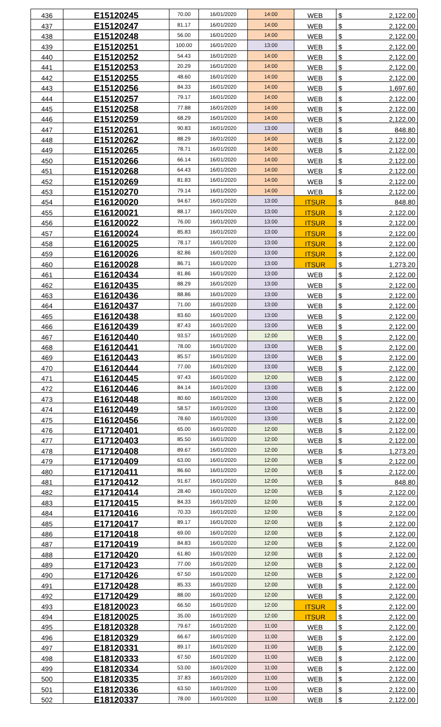| 436 | E15120245 | 70.00 | 16/01/2020 | 14:00 | WEB | $ 2,122.00 |
| 437 | E15120247 | 81.17 | 16/01/2020 | 14:00 | WEB | $ 2,122.00 |
| 438 | E15120248 | 56.00 | 16/01/2020 | 14:00 | WEB | $ 2,122.00 |
| 439 | E15120251 | 100.00 | 16/01/2020 | 13:00 | WEB | $ 2,122.00 |
| 440 | E15120252 | 54.43 | 16/01/2020 | 14:00 | WEB | $ 2,122.00 |
| 441 | E15120253 | 20.29 | 16/01/2020 | 14:00 | WEB | $ 2,122.00 |
| 442 | E15120255 | 48.60 | 16/01/2020 | 14:00 | WEB | $ 2,122.00 |
| 443 | E15120256 | 84.33 | 16/01/2020 | 14:00 | WEB | $ 1,697.60 |
| 444 | E15120257 | 79.17 | 16/01/2020 | 14:00 | WEB | $ 2,122.00 |
| 445 | E15120258 | 77.88 | 16/01/2020 | 14:00 | WEB | $ 2,122.00 |
| 446 | E15120259 | 68.29 | 16/01/2020 | 14:00 | WEB | $ 2,122.00 |
| 447 | E15120261 | 90.83 | 16/01/2020 | 13:00 | WEB | $ 848.80 |
| 448 | E15120262 | 88.29 | 16/01/2020 | 14:00 | WEB | $ 2,122.00 |
| 449 | E15120265 | 78.71 | 16/01/2020 | 14:00 | WEB | $ 2,122.00 |
| 450 | E15120266 | 66.14 | 16/01/2020 | 14:00 | WEB | $ 2,122.00 |
| 451 | E15120268 | 64.43 | 16/01/2020 | 14:00 | WEB | $ 2,122.00 |
| 452 | E15120269 | 81.83 | 16/01/2020 | 14:00 | WEB | $ 2,122.00 |
| 453 | E15120270 | 79.14 | 16/01/2020 | 14:00 | WEB | $ 2,122.00 |
| 454 | E16120020 | 94.67 | 16/01/2020 | 13:00 | ITSUR | $ 848.80 |
| 455 | E16120021 | 88.17 | 16/01/2020 | 13:00 | ITSUR | $ 2,122.00 |
| 456 | E16120022 | 76.00 | 16/01/2020 | 13:00 | ITSUR | $ 2,122.00 |
| 457 | E16120024 | 85.83 | 16/01/2020 | 13:00 | ITSUR | $ 2,122.00 |
| 458 | E16120025 | 78.17 | 16/01/2020 | 13:00 | ITSUR | $ 2,122.00 |
| 459 | E16120026 | 82.86 | 16/01/2020 | 13:00 | ITSUR | $ 2,122.00 |
| 460 | E16120028 | 86.71 | 16/01/2020 | 13:00 | ITSUR | $ 1,273.20 |
| 461 | E16120434 | 81.86 | 16/01/2020 | 13:00 | WEB | $ 2,122.00 |
| 462 | E16120435 | 88.29 | 16/01/2020 | 13:00 | WEB | $ 2,122.00 |
| 463 | E16120436 | 88.86 | 16/01/2020 | 13:00 | WEB | $ 2,122.00 |
| 464 | E16120437 | 71.00 | 16/01/2020 | 13:00 | WEB | $ 2,122.00 |
| 465 | E16120438 | 83.60 | 16/01/2020 | 13:00 | WEB | $ 2,122.00 |
| 466 | E16120439 | 87.43 | 16/01/2020 | 13:00 | WEB | $ 2,122.00 |
| 467 | E16120440 | 93.57 | 16/01/2020 | 12:00 | WEB | $ 2,122.00 |
| 468 | E16120441 | 78.00 | 16/01/2020 | 13:00 | WEB | $ 2,122.00 |
| 469 | E16120443 | 85.57 | 16/01/2020 | 13:00 | WEB | $ 2,122.00 |
| 470 | E16120444 | 77.00 | 16/01/2020 | 13:00 | WEB | $ 2,122.00 |
| 471 | E16120445 | 97.43 | 16/01/2020 | 12:00 | WEB | $ 2,122.00 |
| 472 | E16120446 | 84.14 | 16/01/2020 | 13:00 | WEB | $ 2,122.00 |
| 473 | E16120448 | 80.60 | 16/01/2020 | 13:00 | WEB | $ 2,122.00 |
| 474 | E16120449 | 58.57 | 16/01/2020 | 13:00 | WEB | $ 2,122.00 |
| 475 | E16120456 | 78.60 | 16/01/2020 | 13:00 | WEB | $ 2,122.00 |
| 476 | E17120401 | 65.00 | 16/01/2020 | 12:00 | WEB | $ 2,122.00 |
| 477 | E17120403 | 85.50 | 16/01/2020 | 12:00 | WEB | $ 2,122.00 |
| 478 | E17120408 | 89.67 | 16/01/2020 | 12:00 | WEB | $ 1,273.20 |
| 479 | E17120409 | 63.00 | 16/01/2020 | 12:00 | WEB | $ 2,122.00 |
| 480 | E17120411 | 86.60 | 16/01/2020 | 12:00 | WEB | $ 2,122.00 |
| 481 | E17120412 | 91.67 | 16/01/2020 | 12:00 | WEB | $ 848.80 |
| 482 | E17120414 | 28.40 | 16/01/2020 | 12:00 | WEB | $ 2,122.00 |
| 483 | E17120415 | 84.33 | 16/01/2020 | 12:00 | WEB | $ 2,122.00 |
| 484 | E17120416 | 70.33 | 16/01/2020 | 12:00 | WEB | $ 2,122.00 |
| 485 | E17120417 | 89.17 | 16/01/2020 | 12:00 | WEB | $ 2,122.00 |
| 486 | E17120418 | 69.00 | 16/01/2020 | 12:00 | WEB | $ 2,122.00 |
| 487 | E17120419 | 84.83 | 16/01/2020 | 12:00 | WEB | $ 2,122.00 |
| 488 | E17120420 | 61.80 | 16/01/2020 | 12:00 | WEB | $ 2,122.00 |
| 489 | E17120423 | 77.00 | 16/01/2020 | 12:00 | WEB | $ 2,122.00 |
| 490 | E17120426 | 67.50 | 16/01/2020 | 12:00 | WEB | $ 2,122.00 |
| 491 | E17120428 | 85.33 | 16/01/2020 | 12:00 | WEB | $ 2,122.00 |
| 492 | E17120429 | 88.00 | 16/01/2020 | 12:00 | WEB | $ 2,122.00 |
| 493 | E18120023 | 66.50 | 16/01/2020 | 12:00 | ITSUR | $ 2,122.00 |
| 494 | E18120025 | 35.00 | 16/01/2020 | 12:00 | ITSUR | $ 2,122.00 |
| 495 | E18120328 | 79.67 | 16/01/2020 | 11:00 | WEB | $ 2,122.00 |
| 496 | E18120329 | 66.67 | 16/01/2020 | 11:00 | WEB | $ 2,122.00 |
| 497 | E18120331 | 89.17 | 16/01/2020 | 11:00 | WEB | $ 2,122.00 |
| 498 | E18120333 | 67.50 | 16/01/2020 | 11:00 | WEB | $ 2,122.00 |
| 499 | E18120334 | 53.00 | 16/01/2020 | 11:00 | WEB | $ 2,122.00 |
| 500 | E18120335 | 37.83 | 16/01/2020 | 11:00 | WEB | $ 2,122.00 |
| 501 | E18120336 | 63.50 | 16/01/2020 | 11:00 | WEB | $ 2,122.00 |
| 502 | E18120337 | 78.00 | 16/01/2020 | 11:00 | WEB | $ 2,122.00 |